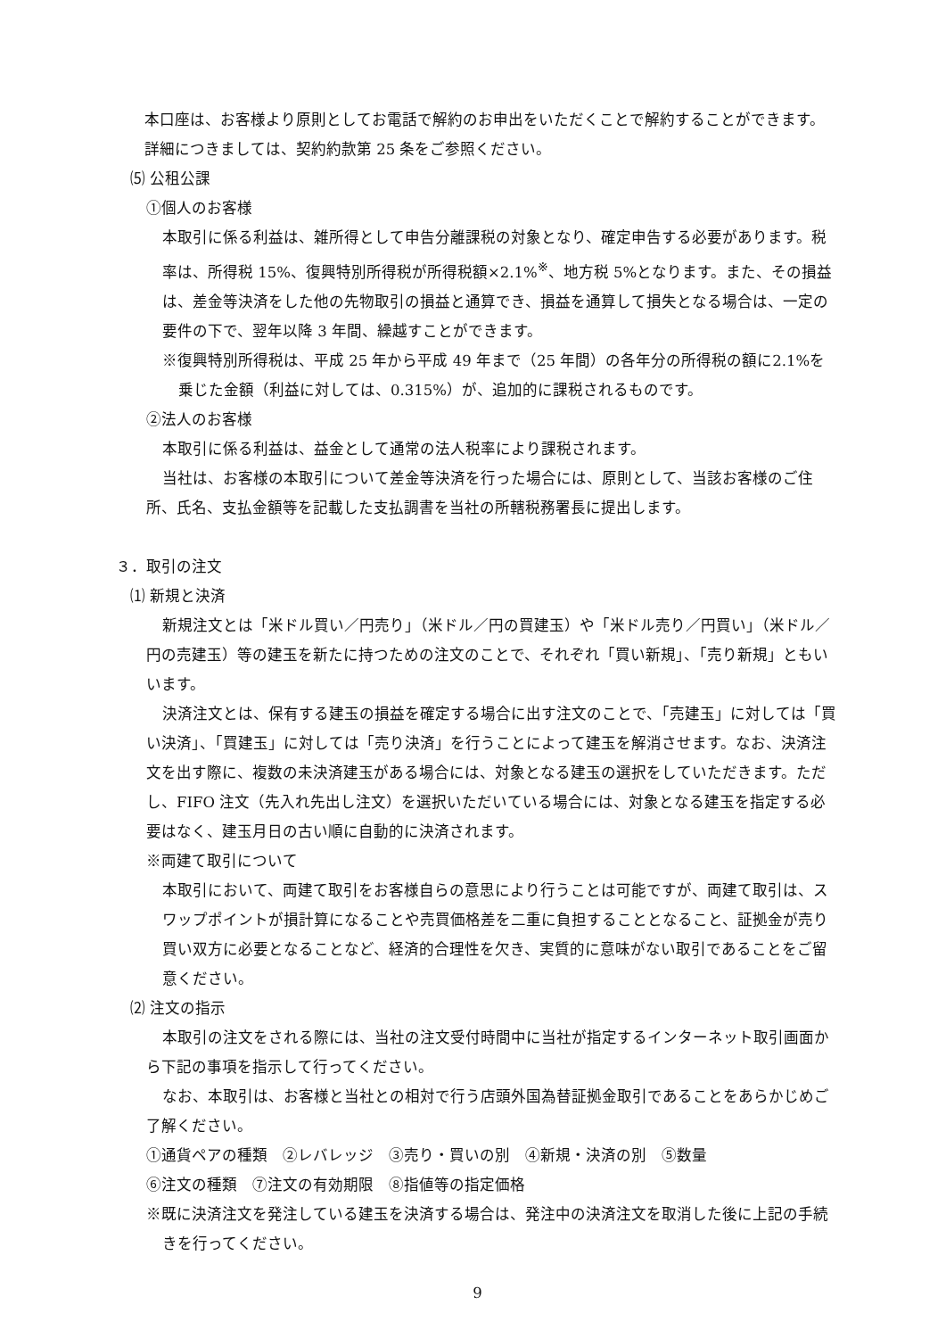本口座は、お客様より原則としてお電話で解約のお申出をいただくことで解約することができます。詳細につきましては、契約約款第 25 条をご参照ください。
⑸ 公租公課
①個人のお客様
本取引に係る利益は、雑所得として申告分離課税の対象となり、確定申告する必要があります。税率は、所得税 15%、復興特別所得税が所得税額×2.1%<sup>※</sup>、地方税 5%となります。また、その損益は、差金等決済をした他の先物取引の損益と通算でき、損益を通算して損失となる場合は、一定の要件の下で、翌年以降 3 年間、繰越すことができます。
※復興特別所得税は、平成 25 年から平成 49 年まで（25 年間）の各年分の所得税の額に2.1%を乗じた金額（利益に対しては、0.315%）が、追加的に課税されるものです。
②法人のお客様
本取引に係る利益は、益金として通常の法人税率により課税されます。
当社は、お客様の本取引について差金等決済を行った場合には、原則として、当該お客様のご住所、氏名、支払金額等を記載した支払調書を当社の所轄税務署長に提出します。
３．取引の注文
⑴ 新規と決済
新規注文とは「米ドル買い／円売り」（米ドル／円の買建玉）や「米ドル売り／円買い」（米ドル／円の売建玉）等の建玉を新たに持つための注文のことで、それぞれ「買い新規」、「売り新規」ともいいます。
決済注文とは、保有する建玉の損益を確定する場合に出す注文のことで、「売建玉」に対しては「買い決済」、「買建玉」に対しては「売り決済」を行うことによって建玉を解消させます。なお、決済注文を出す際に、複数の未決済建玉がある場合には、対象となる建玉の選択をしていただきます。ただし、FIFO 注文（先入れ先出し注文）を選択いただいている場合には、対象となる建玉を指定する必要はなく、建玉月日の古い順に自動的に決済されます。
※両建て取引について
本取引において、両建て取引をお客様自らの意思により行うことは可能ですが、両建て取引は、スワップポイントが損計算になることや売買価格差を二重に負担することとなること、証拠金が売り買い双方に必要となることなど、経済的合理性を欠き、実質的に意味がない取引であることをご留意ください。
⑵ 注文の指示
本取引の注文をされる際には、当社の注文受付時間中に当社が指定するインターネット取引画面から下記の事項を指示して行ってください。
なお、本取引は、お客様と当社との相対で行う店頭外国為替証拠金取引であることをあらかじめご了解ください。
①通貨ペアの種類　②レバレッジ　③売り・買いの別　④新規・決済の別　⑤数量
⑥注文の種類　⑦注文の有効期限　⑧指値等の指定価格
※既に決済注文を発注している建玉を決済する場合は、発注中の決済注文を取消した後に上記の手続きを行ってください。
9